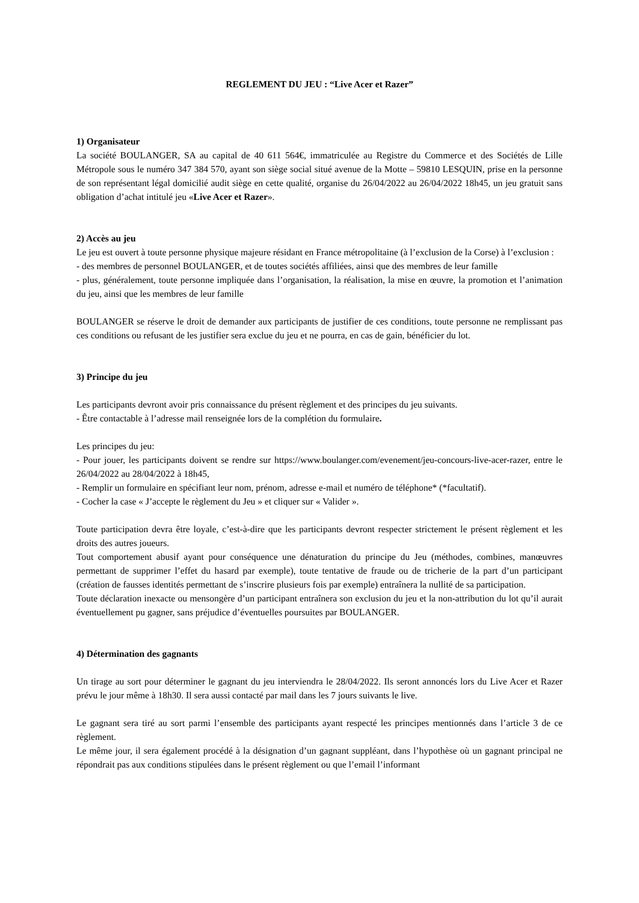REGLEMENT DU JEU : “Live Acer et Razer”
1) Organisateur
La société BOULANGER, SA au capital de 40 611 564€, immatriculée au Registre du Commerce et des Sociétés de Lille Métropole sous le numéro 347 384 570, ayant son siège social situé avenue de la Motte – 59810 LESQUIN, prise en la personne de son représentant légal domicilié audit siège en cette qualité, organise du 26/04/2022 au 26/04/2022 18h45, un jeu gratuit sans obligation d’achat intitulé jeu «Live Acer et Razer».
2) Accès au jeu
Le jeu est ouvert à toute personne physique majeure résidant en France métropolitaine (à l’exclusion de la Corse) à l’exclusion :
- des membres de personnel BOULANGER, et de toutes sociétés affiliées, ainsi que des membres de leur famille
- plus, généralement, toute personne impliquée dans l’organisation, la réalisation, la mise en œuvre, la promotion et l’animation du jeu, ainsi que les membres de leur famille
BOULANGER se réserve le droit de demander aux participants de justifier de ces conditions, toute personne ne remplissant pas ces conditions ou refusant de les justifier sera exclue du jeu et ne pourra, en cas de gain, bénéficier du lot.
3) Principe du jeu
Les participants devront avoir pris connaissance du présent règlement et des principes du jeu suivants.
- Être contactable à l’adresse mail renseignée lors de la complétion du formulaire.
Les principes du jeu:
- Pour jouer, les participants doivent se rendre sur https://www.boulanger.com/evenement/jeu-concours-live-acer-razer, entre le 26/04/2022 au 28/04/2022 à 18h45,
- Remplir un formulaire en spécifiant leur nom, prénom, adresse e-mail et numéro de téléphone* (*facultatif).
- Cocher la case « J’accepte le règlement du Jeu » et cliquer sur « Valider ».
Toute participation devra être loyale, c’est-à-dire que les participants devront respecter strictement le présent règlement et les droits des autres joueurs.
Tout comportement abusif ayant pour conséquence une dénaturation du principe du Jeu (méthodes, combines, manœuvres permettant de supprimer l’effet du hasard par exemple), toute tentative de fraude ou de tricherie de la part d’un participant (création de fausses identités permettant de s’inscrire plusieurs fois par exemple) entraînera la nullité de sa participation.
Toute déclaration inexacte ou mensongère d’un participant entraînera son exclusion du jeu et la non-attribution du lot qu’il aurait éventuellement pu gagner, sans préjudice d’éventuelles poursuites par BOULANGER.
4) Détermination des gagnants
Un tirage au sort pour déterminer le gagnant du jeu interviendra le 28/04/2022. Ils seront annoncés lors du Live Acer et Razer prévu le jour même à 18h30. Il sera aussi contacté par mail dans les 7 jours suivants le live.
Le gagnant sera tiré au sort parmi l’ensemble des participants ayant respecté les principes mentionnés dans l’article 3 de ce règlement.
Le même jour, il sera également procédé à la désignation d’un gagnant suppléant, dans l’hypothèse où un gagnant principal ne répondrait pas aux conditions stipulées dans le présent règlement ou que l’email l’informant